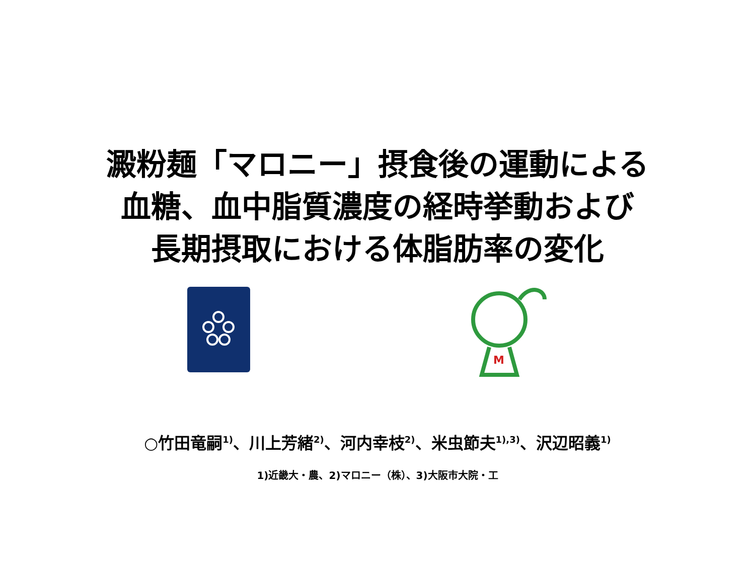澱粉麺「マロニー」摂食後の運動による
血糖、血中脂質濃度の経時挙動および
長期摂取における体脂肪率の変化
M
○竹田竜嗣<sup>1)</sup>、川上芳緒<sup>2)</sup>、河内幸枝<sup>2)</sup>、米虫節夫<sup>1),3)</sup>、沢辺昭義<sup>1)</sup>
1)近畿大・農、2)マロニー（株）、3)大阪市大院・工